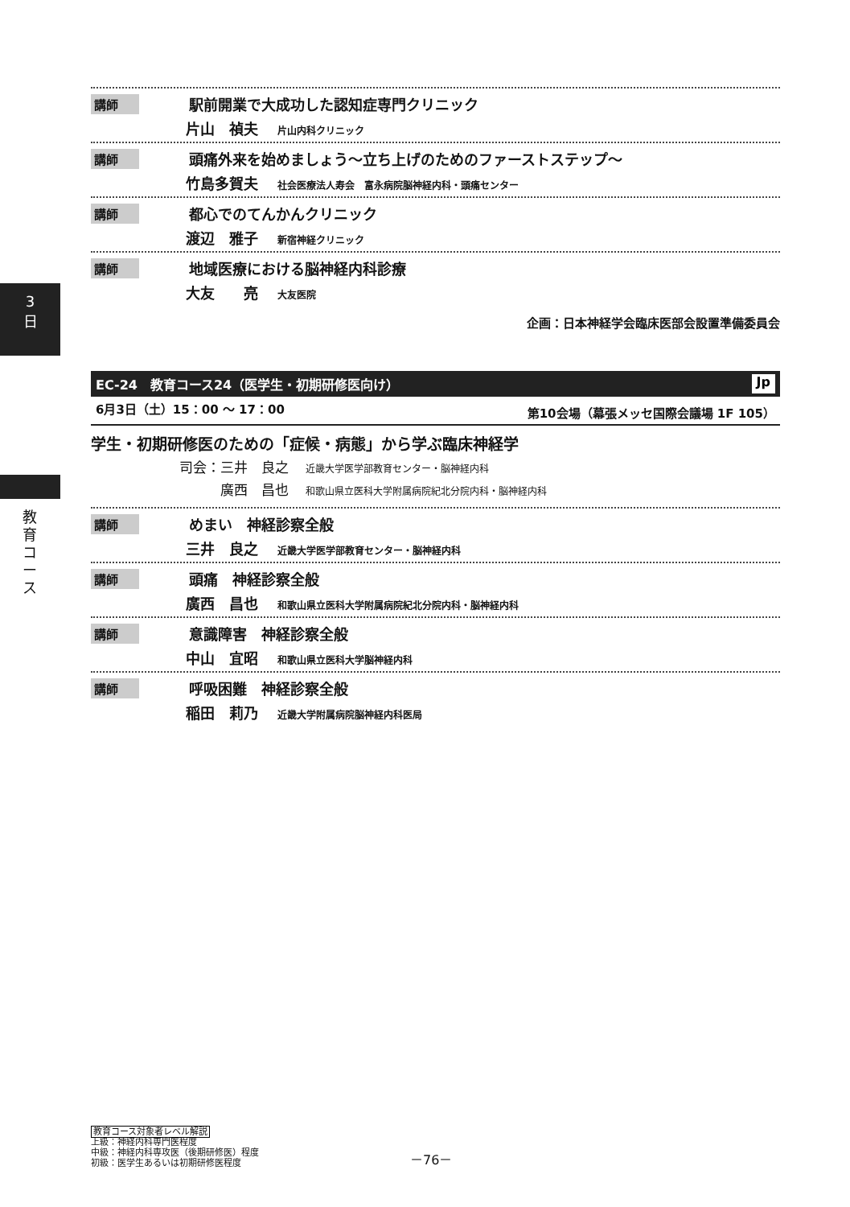3
日
教育コース
講師 駅前開業で大成功した認知症専門クリニック
片山　禎夫 片山内科クリニック
講師 頭痛外来を始めましょう～立ち上げのためのファーストステップ～
竹島多賀夫 社会医療法人寿会　富永病院脳神経内科・頭痛センター
講師 都心でのてんかんクリニック
渡辺　雅子 新宿神経クリニック
講師 地域医療における脳神経内科診療
大友　　亮 大友医院
企画：日本神経学会臨床医部会設置準備委員会
EC-24　教育コース24（医学生・初期研修医向け） Jp
6月3日（土）15：00 ～ 17：00 第10会場（幕張メッセ国際会議場 1F 105）
学生・初期研修医のための「症候・病態」から学ぶ臨床神経学
司会：三井　良之 近畿大学医学部教育センター・脳神経内科
　　　廣西　昌也 和歌山県立医科大学附属病院紀北分院内科・脳神経内科
講師 めまい　神経診察全般
三井　良之 近畿大学医学部教育センター・脳神経内科
講師 頭痛　神経診察全般
廣西　昌也 和歌山県立医科大学附属病院紀北分院内科・脳神経内科
講師 意識障害　神経診察全般
中山　宜昭 和歌山県立医科大学脳神経内科
講師 呼吸困難　神経診察全般
稲田　莉乃 近畿大学附属病院脳神経内科医局
教育コース対象者レベル解説
上級：神経内科専門医程度
中級：神経内科専攻医（後期研修医）程度
初級：医学生あるいは初期研修医程度
－76－